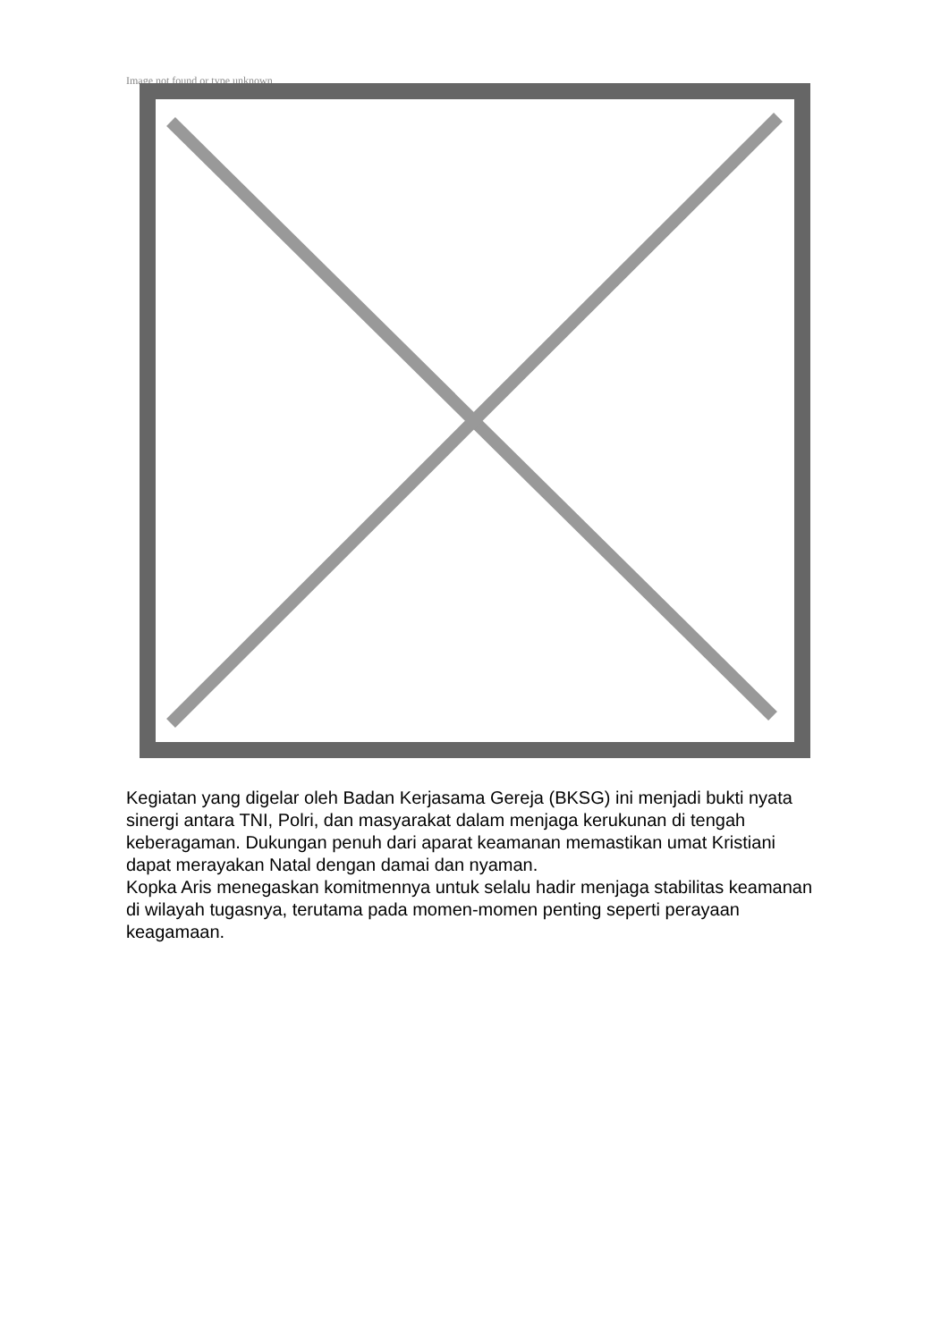Image not found or type unknown
Kegiatan yang digelar oleh Badan Kerjasama Gereja (BKSG) ini menjadi bukti nyata sinergi antara TNI, Polri, dan masyarakat dalam menjaga kerukunan di tengah keberagaman. Dukungan penuh dari aparat keamanan memastikan umat Kristiani dapat merayakan Natal dengan damai dan nyaman.
Kopka Aris menegaskan komitmennya untuk selalu hadir menjaga stabilitas keamanan di wilayah tugasnya, terutama pada momen-momen penting seperti perayaan keagamaan.